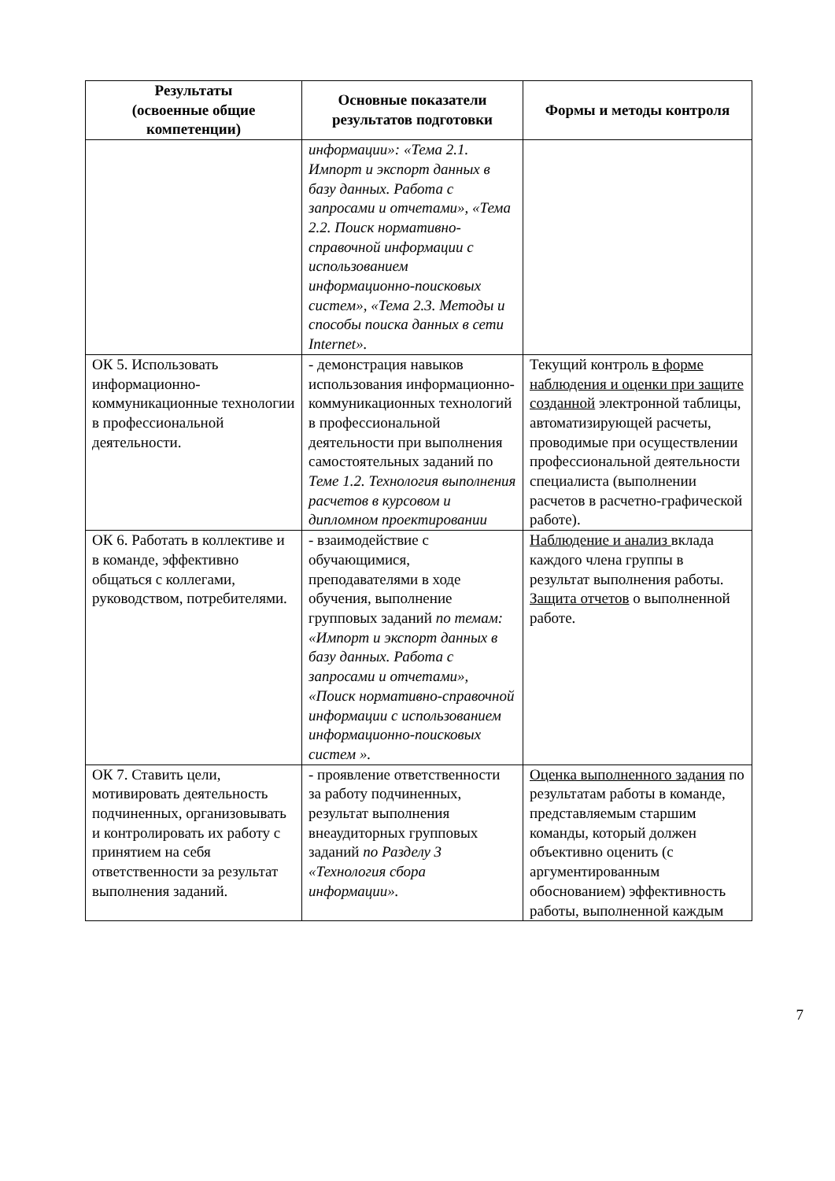| Результаты (освоенные общие компетенции) | Основные показатели результатов подготовки | Формы и методы контроля |
| --- | --- | --- |
| | информации»: «Тема 2.1. Импорт и экспорт данных в базу данных. Работа с запросами и отчетами», «Тема 2.2. Поиск нормативно-справочной информации с использованием информационно-поисковых систем», «Тема 2.3. Методы и способы поиска данных в сети Internet». | |
| ОК 5. Использовать информационно-коммуникационные технологии в профессиональной деятельности. | - демонстрация навыков использования информационно-коммуникационных технологий в профессиональной деятельности при выполнения самостоятельных заданий по Теме 1.2. Технология выполнения расчетов в курсовом и дипломном проектировании | Текущий контроль в форме наблюдения и оценки при защите созданной электронной таблицы, автоматизирующей расчеты, проводимые при осуществлении профессиональной деятельности специалиста (выполнении расчетов в расчетно-графической работе). |
| ОК 6. Работать в коллективе и в команде, эффективно общаться с коллегами, руководством, потребителями. | - взаимодействие с обучающимися, преподавателями в ходе обучения, выполнение групповых заданий по темам: «Импорт и экспорт данных в базу данных. Работа с запросами и отчетами», «Поиск нормативно-справочной информации с использованием информационно-поисковых систем ». | Наблюдение и анализ вклада каждого члена группы в результат выполнения работы. Защита отчетов о выполненной работе. |
| ОК 7. Ставить цели, мотивировать деятельность подчиненных, организовывать и контролировать их работу с принятием на себя ответственности за результат выполнения заданий. | - проявление ответственности за работу подчиненных, результат выполнения внеаудиторных групповых заданий по Разделу 3 «Технология сбора информации». | Оценка выполненного задания по результатам работы в команде, представляемым старшим команды, который должен объективно оценить (с аргументированным обоснованием) эффективность работы, выполненной каждым |
7